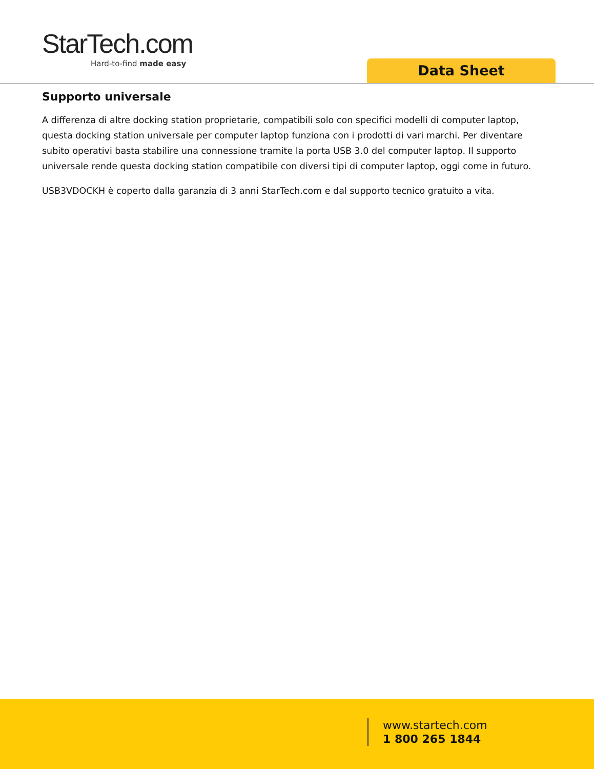StarTech.com
Hard-to-find made easy
Data Sheet
Supporto universale
A differenza di altre docking station proprietarie, compatibili solo con specifici modelli di computer laptop, questa docking station universale per computer laptop funziona con i prodotti di vari marchi. Per diventare subito operativi basta stabilire una connessione tramite la porta USB 3.0 del computer laptop. Il supporto universale rende questa docking station compatibile con diversi tipi di computer laptop, oggi come in futuro.
USB3VDOCKH è coperto dalla garanzia di 3 anni StarTech.com e dal supporto tecnico gratuito a vita.
www.startech.com
1 800 265 1844